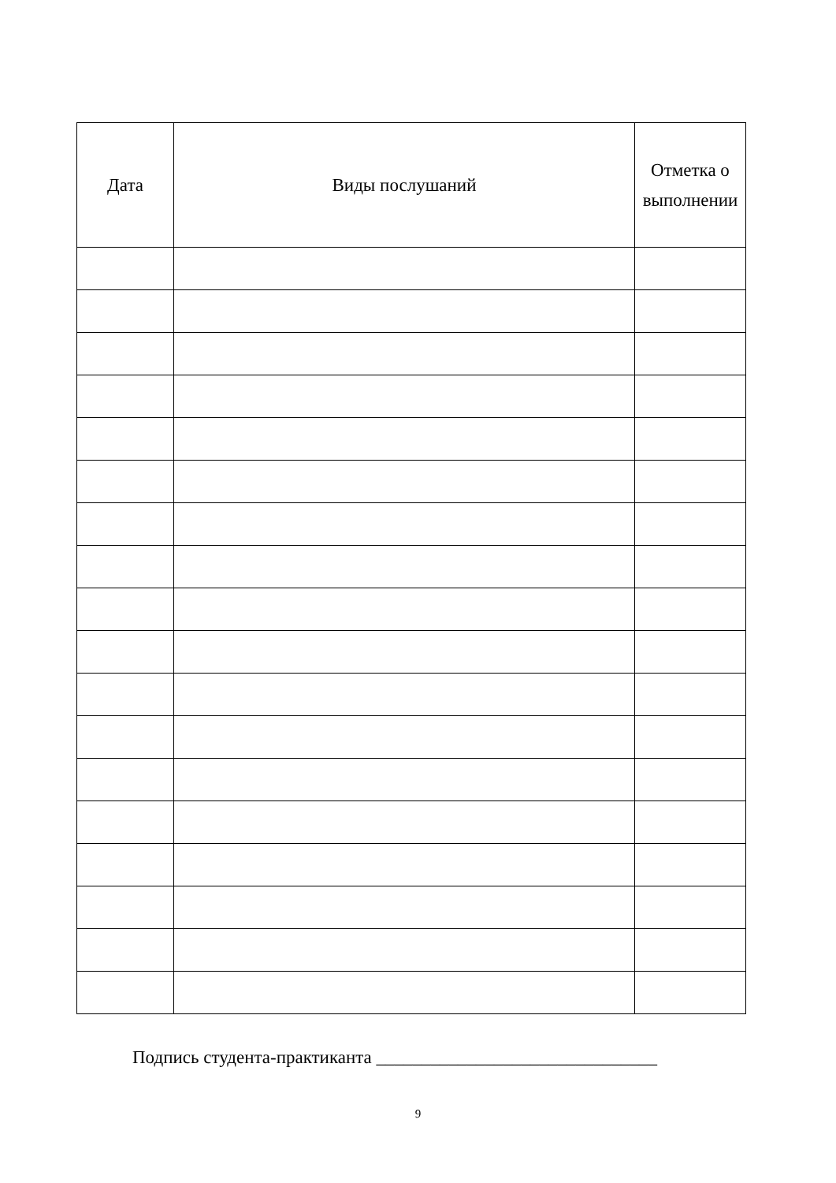| Дата | Виды послушаний | Отметка о выполнении |
| --- | --- | --- |
Подпись студента-практиканта _______________________________
9